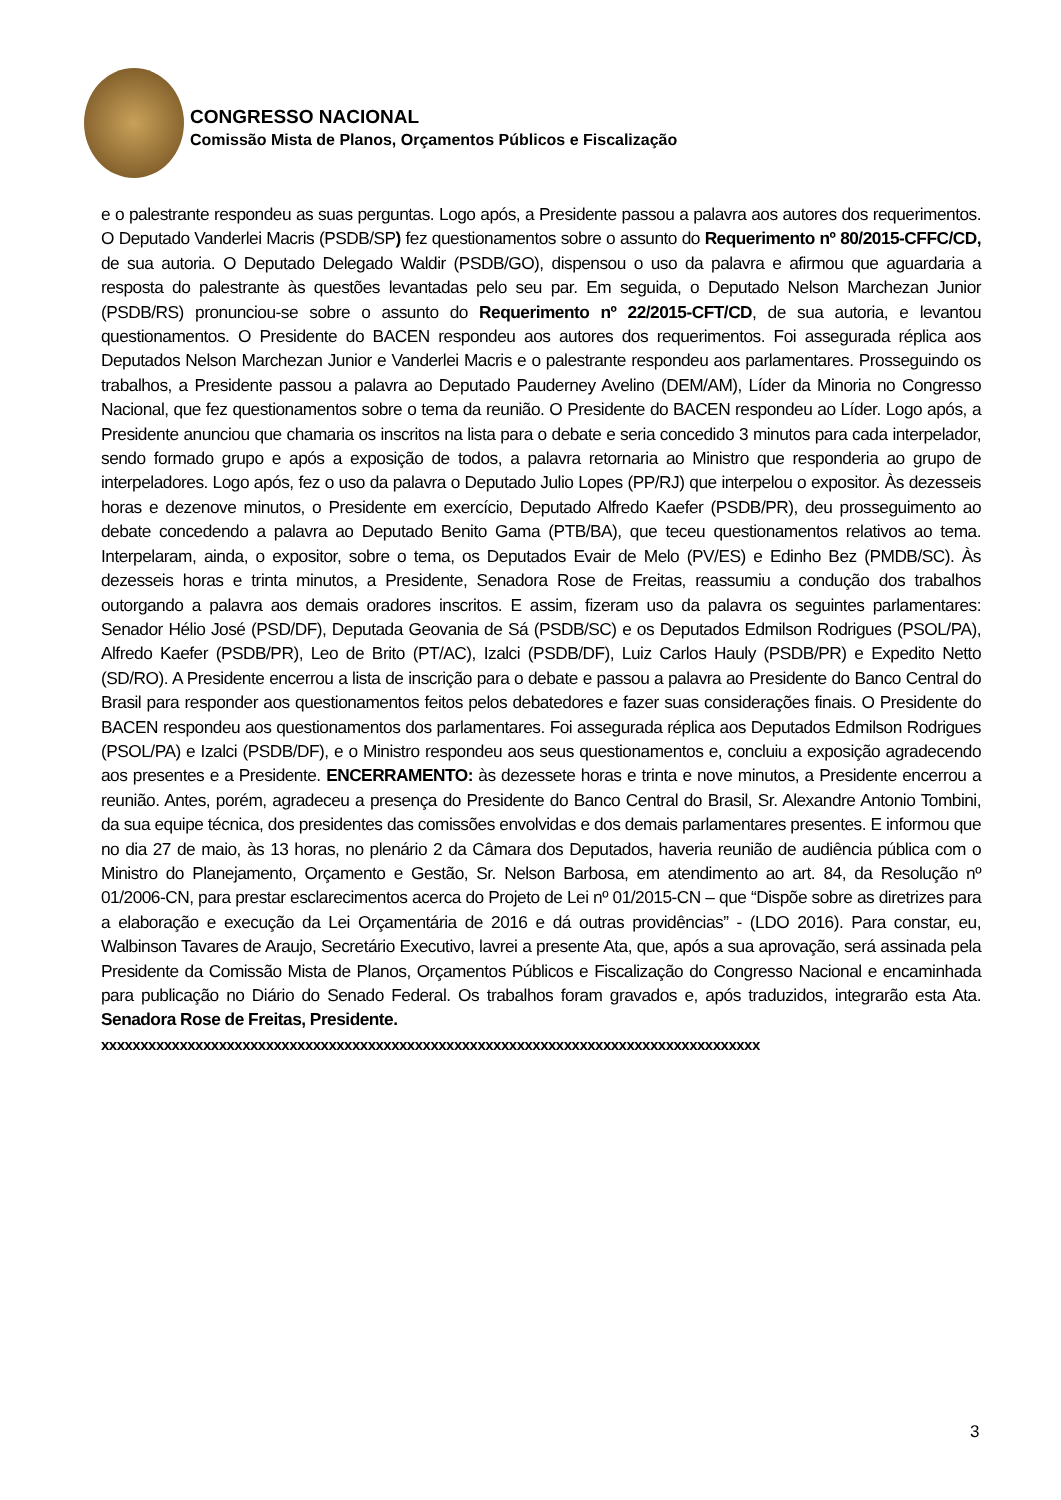CONGRESSO NACIONAL
Comissão Mista de Planos, Orçamentos Públicos e Fiscalização
e o palestrante respondeu as suas perguntas. Logo após, a Presidente passou a palavra aos autores dos requerimentos. O Deputado Vanderlei Macris (PSDB/SP) fez questionamentos sobre o assunto do Requerimento nº 80/2015-CFFC/CD, de sua autoria. O Deputado Delegado Waldir (PSDB/GO), dispensou o uso da palavra e afirmou que aguardaria a resposta do palestrante às questões levantadas pelo seu par. Em seguida, o Deputado Nelson Marchezan Junior (PSDB/RS) pronunciou-se sobre o assunto do Requerimento nº 22/2015-CFT/CD, de sua autoria, e levantou questionamentos. O Presidente do BACEN respondeu aos autores dos requerimentos. Foi assegurada réplica aos Deputados Nelson Marchezan Junior e Vanderlei Macris e o palestrante respondeu aos parlamentares. Prosseguindo os trabalhos, a Presidente passou a palavra ao Deputado Pauderney Avelino (DEM/AM), Líder da Minoria no Congresso Nacional, que fez questionamentos sobre o tema da reunião. O Presidente do BACEN respondeu ao Líder. Logo após, a Presidente anunciou que chamaria os inscritos na lista para o debate e seria concedido 3 minutos para cada interpelador, sendo formado grupo e após a exposição de todos, a palavra retornaria ao Ministro que responderia ao grupo de interpeladores. Logo após, fez o uso da palavra o Deputado Julio Lopes (PP/RJ) que interpelou o expositor. Às dezesseis horas e dezenove minutos, o Presidente em exercício, Deputado Alfredo Kaefer (PSDB/PR), deu prosseguimento ao debate concedendo a palavra ao Deputado Benito Gama (PTB/BA), que teceu questionamentos relativos ao tema. Interpelaram, ainda, o expositor, sobre o tema, os Deputados Evair de Melo (PV/ES) e Edinho Bez (PMDB/SC). Às dezesseis horas e trinta minutos, a Presidente, Senadora Rose de Freitas, reassumiu a condução dos trabalhos outorgando a palavra aos demais oradores inscritos. E assim, fizeram uso da palavra os seguintes parlamentares: Senador Hélio José (PSD/DF), Deputada Geovania de Sá (PSDB/SC) e os Deputados Edmilson Rodrigues (PSOL/PA), Alfredo Kaefer (PSDB/PR), Leo de Brito (PT/AC), Izalci (PSDB/DF), Luiz Carlos Hauly (PSDB/PR) e Expedito Netto (SD/RO). A Presidente encerrou a lista de inscrição para o debate e passou a palavra ao Presidente do Banco Central do Brasil para responder aos questionamentos feitos pelos debatedores e fazer suas considerações finais. O Presidente do BACEN respondeu aos questionamentos dos parlamentares. Foi assegurada réplica aos Deputados Edmilson Rodrigues (PSOL/PA) e Izalci (PSDB/DF), e o Ministro respondeu aos seus questionamentos e, concluiu a exposição agradecendo aos presentes e a Presidente. ENCERRAMENTO: às dezessete horas e trinta e nove minutos, a Presidente encerrou a reunião. Antes, porém, agradeceu a presença do Presidente do Banco Central do Brasil, Sr. Alexandre Antonio Tombini, da sua equipe técnica, dos presidentes das comissões envolvidas e dos demais parlamentares presentes. E informou que no dia 27 de maio, às 13 horas, no plenário 2 da Câmara dos Deputados, haveria reunião de audiência pública com o Ministro do Planejamento, Orçamento e Gestão, Sr. Nelson Barbosa, em atendimento ao art. 84, da Resolução nº 01/2006-CN, para prestar esclarecimentos acerca do Projeto de Lei nº 01/2015-CN – que “Dispõe sobre as diretrizes para a elaboração e execução da Lei Orçamentária de 2016 e dá outras providências” - (LDO 2016). Para constar, eu, Walbinson Tavares de Araujo, Secretário Executivo, lavrei a presente Ata, que, após a sua aprovação, será assinada pela Presidente da Comissão Mista de Planos, Orçamentos Públicos e Fiscalização do Congresso Nacional e encaminhada para publicação no Diário do Senado Federal. Os trabalhos foram gravados e, após traduzidos, integrarão esta Ata. Senadora Rose de Freitas, Presidente.
xxxxxxxxxxxxxxxxxxxxxxxxxxxxxxxxxxxxxxxxxxxxxxxxxxxxxxxxxxxxxxxxxxxxxxxxxxxxxxxxxxxx
3